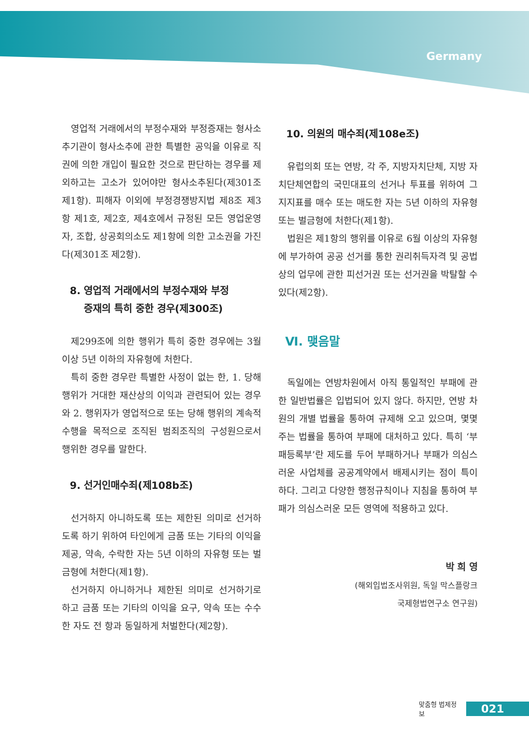Germany
영업적 거래에서의 부정수재와 부정증재는 형사소추기관이 형사소추에 관한 특별한 공익을 이유로 직권에 의한 개입이 필요한 것으로 판단하는 경우를 제외하고는 고소가 있어야만 형사소추된다(제301조 제1항). 피해자 이외에 부정경쟁방지법 제8조 제3항 제1호, 제2호, 제4호에서 규정된 모든 영업운영자, 조합, 상공회의소도 제1항에 의한 고소권을 가진다(제301조 제2항).
8. 영업적 거래에서의 부정수재와 부정
증재의 특히 중한 경우(제300조)
제299조에 의한 행위가 특히 중한 경우에는 3월 이상 5년 이하의 자유형에 처한다.
특히 중한 경우란 특별한 사정이 없는 한, 1. 당해 행위가 거대한 재산상의 이익과 관련되어 있는 경우와 2. 행위자가 영업적으로 또는 당해 행위의 계속적 수행을 목적으로 조직된 범죄조직의 구성원으로서 행위한 경우를 말한다.
9. 선거인매수죄(제108b조)
선거하지 아니하도록 또는 제한된 의미로 선거하도록 하기 위하여 타인에게 금품 또는 기타의 이익을 제공, 약속, 수락한 자는 5년 이하의 자유형 또는 벌금형에 처한다(제1항).
선거하지 아니하거나 제한된 의미로 선거하기로 하고 금품 또는 기타의 이익을 요구, 약속 또는 수수한 자도 전 항과 동일하게 처벌한다(제2항).
10. 의원의 매수죄(제108e조)
유럽의회 또는 연방, 각 주, 지방자치단체, 지방 자치단체연합의 국민대표의 선거나 투표를 위하여 그 지지표를 매수 또는 매도한 자는 5년 이하의 자유형 또는 벌금형에 처한다(제1항).
법원은 제1항의 행위를 이유로 6월 이상의 자유형에 부가하여 공공 선거를 통한 권리취득자격 및 공법상의 업무에 관한 피선거권 또는 선거권을 박탈할 수 있다(제2항).
Ⅵ. 맺음말
독일에는 연방차원에서 아직 통일적인 부패에 관한 일반법률은 입법되어 있지 않다. 하지만, 연방 차원의 개별 법률을 통하여 규제해 오고 있으며, 몇몇 주는 법률을 통하여 부패에 대처하고 있다. 특히 ‘부패등록부’란 제도를 두어 부패하거나 부패가 의심스러운 사업체를 공공계약에서 배제시키는 점이 특이하다. 그리고 다양한 행정규칙이나 지침을 통하여 부패가 의심스러운 모든 영역에 적용하고 있다.
박 희 영
(해외입법조사위원, 독일 막스플랑크
국제형법연구소 연구원)
맞춤형 법제정보 021